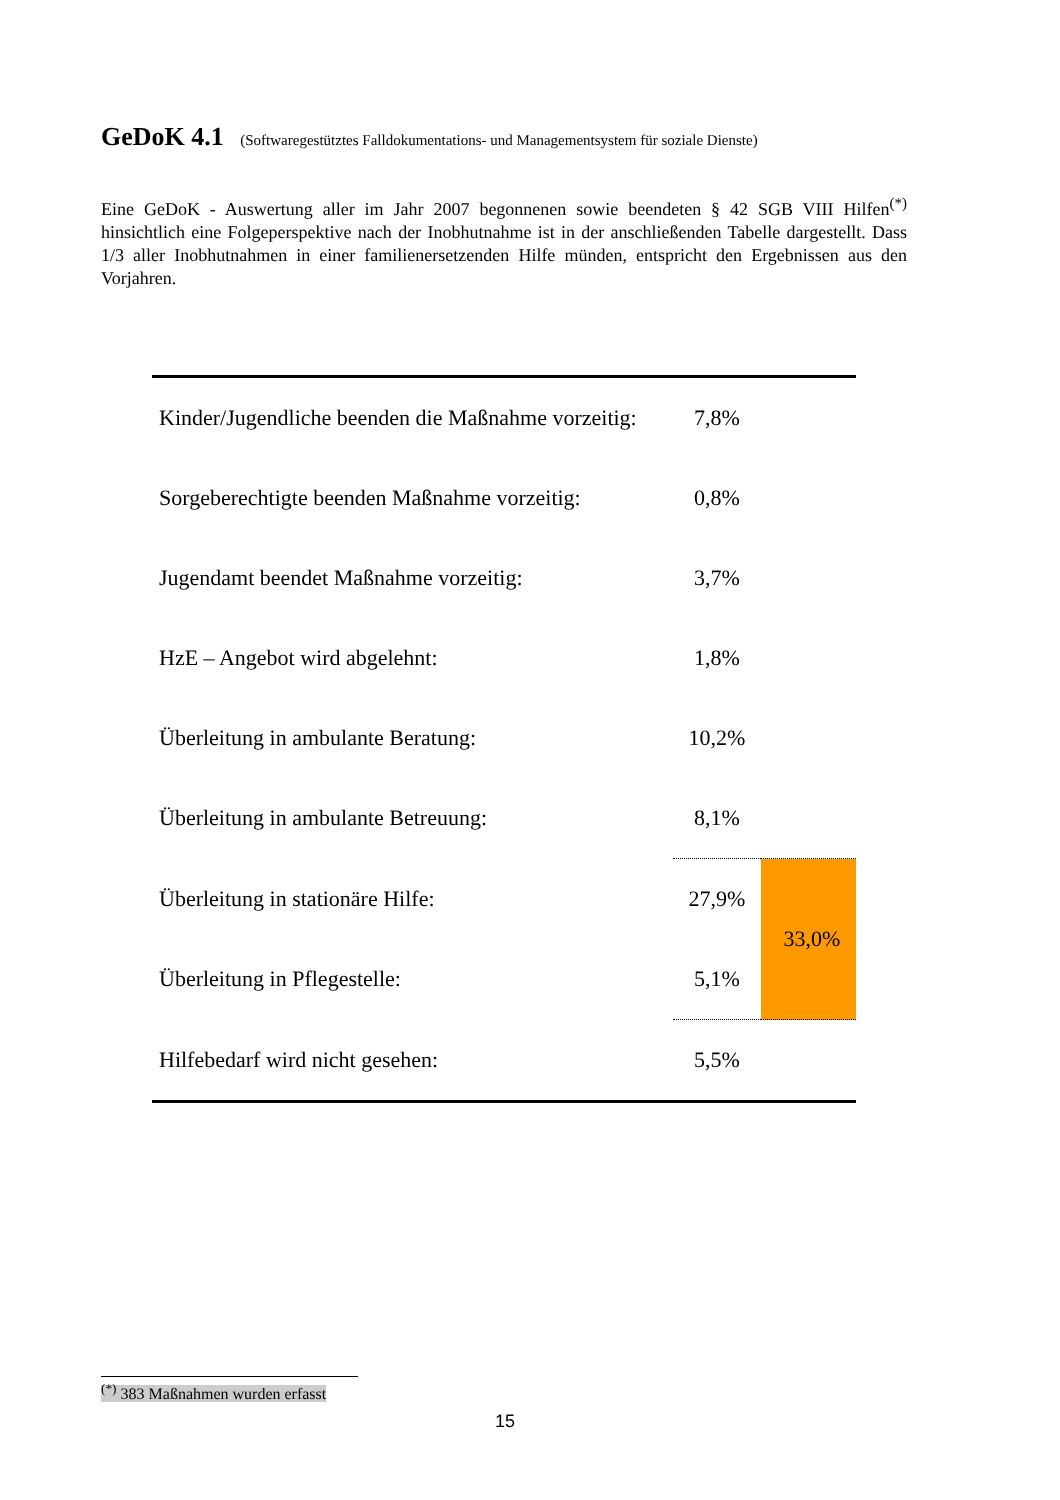GeDoK 4.1 (Softwaregestütztes Falldokumentations- und Managementsystem für soziale Dienste)
Eine GeDoK - Auswertung aller im Jahr 2007 begonnenen sowie beendeten § 42 SGB VIII Hilfen<sup>(*)</sup> hinsichtlich eine Folgeperspektive nach der Inobhutnahme ist in der anschließenden Tabelle dargestellt. Dass 1/3 aller Inobhutnahmen in einer familienersetzenden Hilfe münden, entspricht den Ergebnissen aus den Vorjahren.
| Kinder/Jugendliche beenden die Maßnahme vorzeitig: | 7,8% | |
| Sorgeberechtigte beenden Maßnahme vorzeitig: | 0,8% | |
| Jugendamt beendet Maßnahme vorzeitig: | 3,7% | |
| HzE – Angebot wird abgelehnt: | 1,8% | |
| Überleitung in ambulante Beratung: | 10,2% | |
| Überleitung in ambulante Betreuung: | 8,1% | |
| Überleitung in stationäre Hilfe: | 27,9% | 33,0% |
| Überleitung in Pflegestelle: | 5,1% | |
| Hilfebedarf wird nicht gesehen: | 5,5% | |
<sup>(*)</sup> 383 Maßnahmen wurden erfasst
15